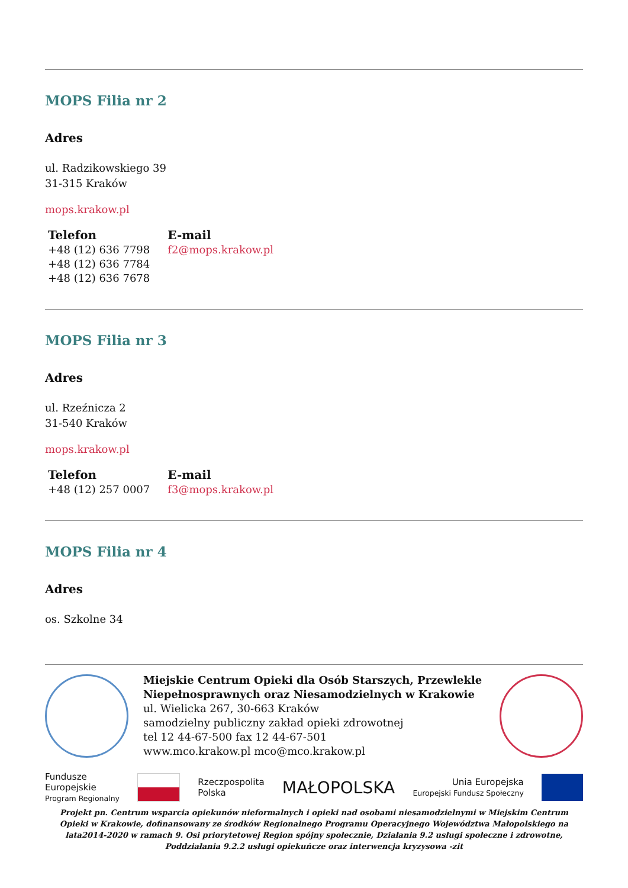MOPS Filia nr 2
Adres
ul. Radzikowskiego 39
31-315 Kraków
mops.krakow.pl
Telefon
+48 (12) 636 7798
+48 (12) 636 7784
+48 (12) 636 7678
E-mail
f2@mops.krakow.pl
MOPS Filia nr 3
Adres
ul. Rzeźnicza 2
31-540 Kraków
mops.krakow.pl
Telefon
+48 (12) 257 0007
E-mail
f3@mops.krakow.pl
MOPS Filia nr 4
Adres
os. Szkolne 34
Miejskie Centrum Opieki dla Osób Starszych, Przewlekle Niepełnosprawnych oraz Niesamodzielnych w Krakowie
ul. Wielicka 267, 30-663 Kraków
samodzielny publiczny zakład opieki zdrowotnej
tel 12 44-67-500 fax 12 44-67-501
www.mco.krakow.pl mco@mco.krakow.pl
Fundusze
Europejskie
Program Regionalny
Rzeczpospolita
Polska
MAŁOPOLSKA
Unia Europejska
Europejski Fundusz Społeczny
Projekt pn. Centrum wsparcia opiekunów nieformalnych i opieki nad osobami niesamodzielnymi w Miejskim Centrum Opieki w Krakowie, dofinansowany ze środków Regionalnego Programu Operacyjnego Województwa Małopolskiego na lata2014-2020 w ramach 9. Osi priorytetowej Region spójny społecznie, Działania 9.2 usługi społeczne i zdrowotne, Poddziałania 9.2.2 usługi opiekuńcze oraz interwencja kryzysowa -zit